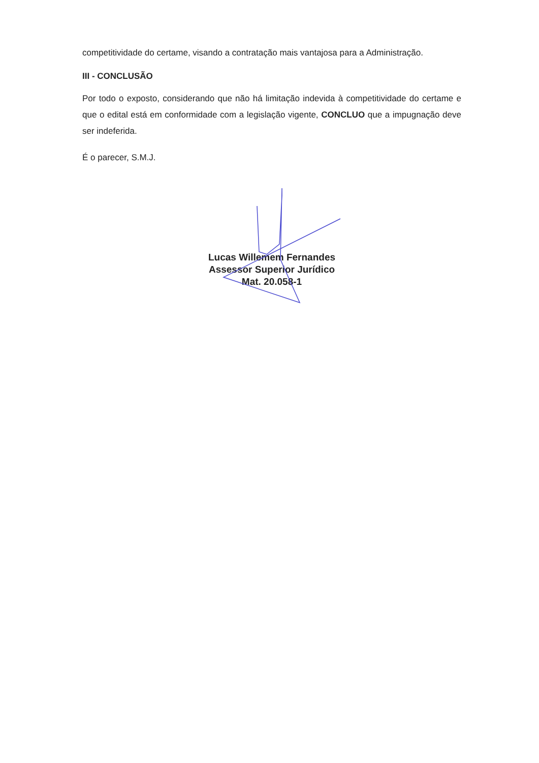competitividade do certame, visando a contratação mais vantajosa para a Administração.
III - CONCLUSÃO
Por todo o exposto, considerando que não há limitação indevida à competitividade do certame e que o edital está em conformidade com a legislação vigente, CONCLUO que a impugnação deve ser indeferida.
É o parecer, S.M.J.
Lucas Willemem Fernandes
Assessor Superior Jurídico
Mat. 20.058-1